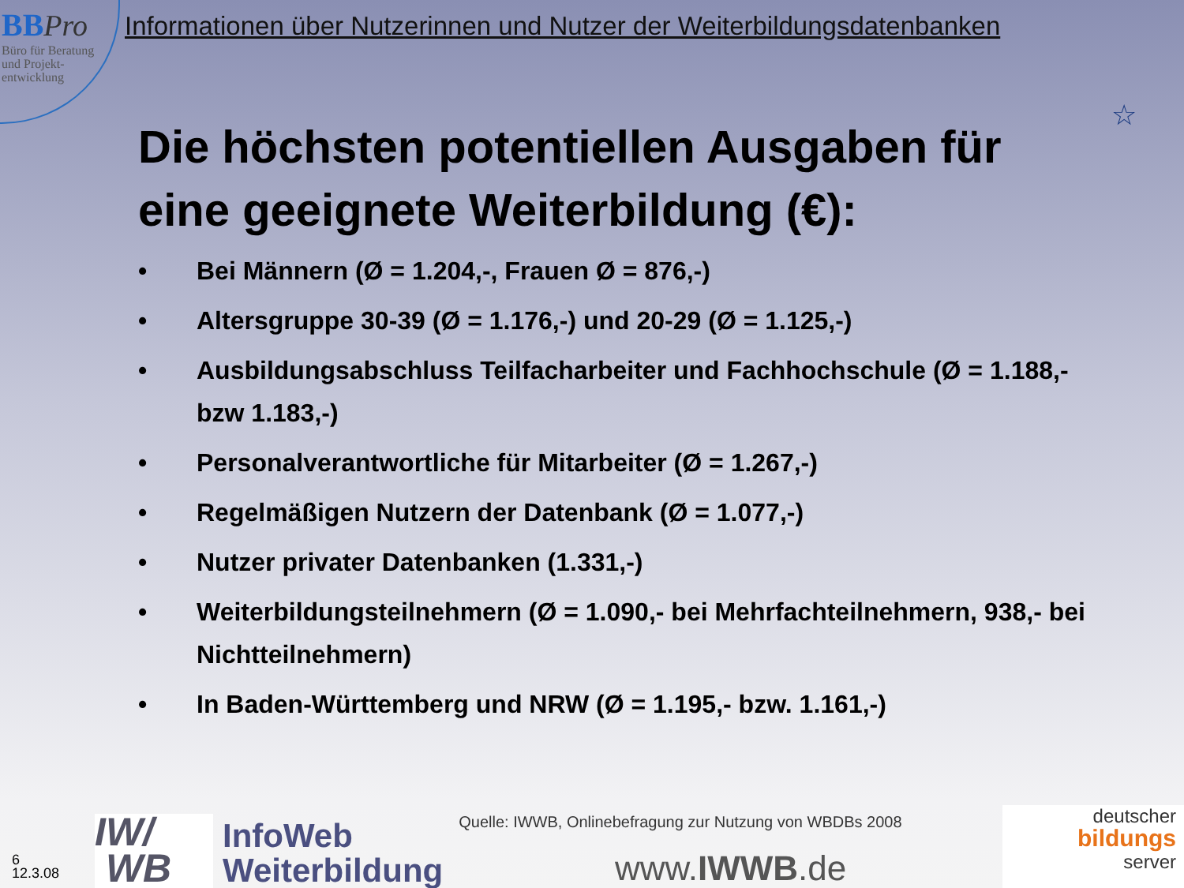BB Pro
Büro für Beratung
und Projekt-
entwicklung
Informationen über Nutzerinnen und Nutzer der Weiterbildungsdatenbanken
☆
Die höchsten potentiellen Ausgaben für eine geeignete Weiterbildung (€):
• Bei Männern (Ø = 1.204,-, Frauen Ø = 876,-)
• Altersgruppe 30-39 (Ø = 1.176,-) und 20-29 (Ø = 1.125,-)
• Ausbildungsabschluss Teilfacharbeiter und Fachhochschule (Ø = 1.188,- bzw 1.183,-)
• Personalverantwortliche für Mitarbeiter (Ø = 1.267,-)
• Regelmäßigen Nutzern der Datenbank (Ø = 1.077,-)
• Nutzer privater Datenbanken (1.331,-)
• Weiterbildungsteilnehmern (Ø = 1.090,- bei Mehrfachteilnehmern, 938,- bei Nichtteilnehmern)
• In Baden-Württemberg und NRW (Ø = 1.195,- bzw. 1.161,-)
6
12.3.08
IW/
WB
InfoWeb
Weiterbildung
Quelle: IWWB, Onlinebefragung zur Nutzung von WBDBs 2008
www.IWWB.de
deutscher
bildungs
server